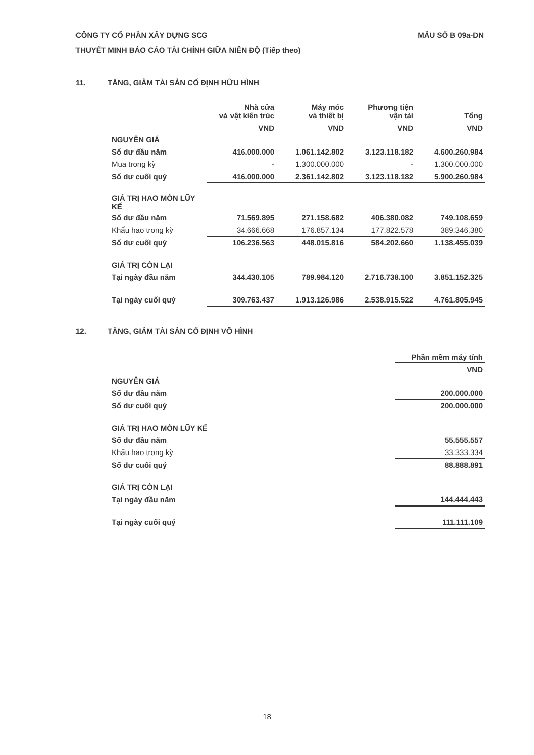CÔNG TY CỔ PHẦN XÂY DỰNG SCG
THUYẾT MINH BÁO CÁO TÀI CHÍNH GIỮA NIÊN ĐỘ (Tiếp theo)
MẪU SỐ B 09a-DN
11. TĂNG, GIẢM TÀI SẢN CỐ ĐỊNH HỮU HÌNH
| | Nhà cửa và vật kiến trúc | Máy móc và thiết bị | Phương tiện vận tải | Tổng |
| --- | --- | --- | --- | --- |
| | VND | VND | VND | VND |
| NGUYÊN GIÁ | | | | |
| Số dư đầu năm | 416.000.000 | 1.061.142.802 | 3.123.118.182 | 4.600.260.984 |
| Mua trong kỳ | - | 1.300.000.000 | - | 1.300.000.000 |
| Số dư cuối quý | 416.000.000 | 2.361.142.802 | 3.123.118.182 | 5.900.260.984 |
| GIÁ TRỊ HAO MÒN LŨY KẾ | | | | |
| Số dư đầu năm | 71.569.895 | 271.158.682 | 406.380.082 | 749.108.659 |
| Khấu hao trong kỳ | 34.666.668 | 176.857.134 | 177.822.578 | 389.346.380 |
| Số dư cuối quý | 106.236.563 | 448.015.816 | 584.202.660 | 1.138.455.039 |
| GIÁ TRỊ CÒN LẠI | | | | |
| Tại ngày đầu năm | 344.430.105 | 789.984.120 | 2.716.738.100 | 3.851.152.325 |
| Tại ngày cuối quý | 309.763.437 | 1.913.126.986 | 2.538.915.522 | 4.761.805.945 |
12. TĂNG, GIẢM TÀI SẢN CỐ ĐỊNH VÔ HÌNH
| | Phần mềm máy tính |
| --- | --- |
| | VND |
| NGUYÊN GIÁ | |
| Số dư đầu năm | 200.000.000 |
| Số dư cuối quý | 200.000.000 |
| GIÁ TRỊ HAO MÒN LŨY KẾ | |
| Số dư đầu năm | 55.555.557 |
| Khấu hao trong kỳ | 33.333.334 |
| Số dư cuối quý | 88.888.891 |
| GIÁ TRỊ CÒN LẠI | |
| Tại ngày đầu năm | 144.444.443 |
| Tại ngày cuối quý | 111.111.109 |
18